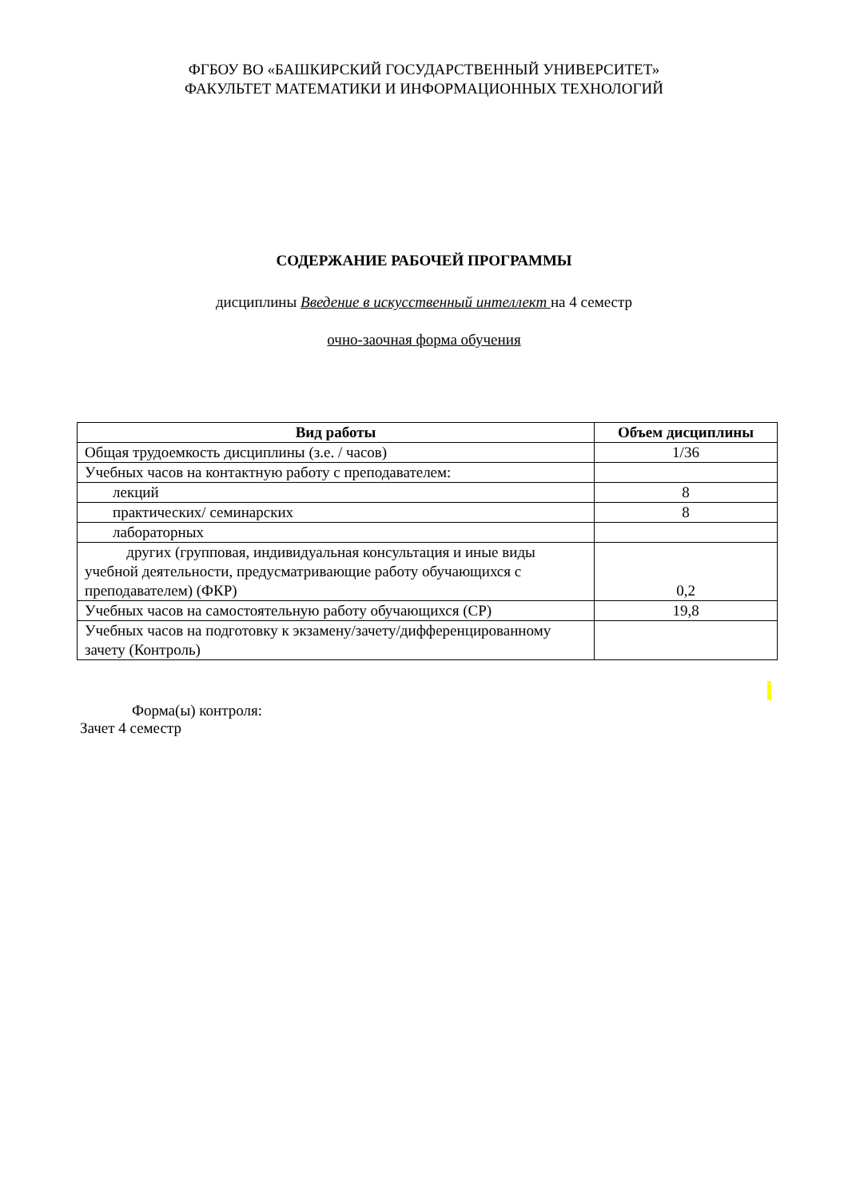ФГБОУ ВО «БАШКИРСКИЙ ГОСУДАРСТВЕННЫЙ УНИВЕРСИТЕТ»
ФАКУЛЬТЕТ МАТЕМАТИКИ И ИНФОРМАЦИОННЫХ ТЕХНОЛОГИЙ
СОДЕРЖАНИЕ РАБОЧЕЙ ПРОГРАММЫ
дисциплины Введение в искусственный интеллект на 4 семестр
очно-заочная форма обучения
| Вид работы | Объем дисциплины |
| --- | --- |
| Общая трудоемкость дисциплины (з.е. / часов) | 1/36 |
| Учебных часов на контактную работу с преподавателем: | |
| лекций | 8 |
| практических/ семинарских | 8 |
| лабораторных | |
| других (групповая, индивидуальная консультация и иные виды учебной деятельности, предусматривающие работу обучающихся с преподавателем) (ФКР) | 0,2 |
| Учебных часов на самостоятельную работу обучающихся (СР) | 19,8 |
| Учебных часов на подготовку к экзамену/зачету/дифференцированному зачету (Контроль) | |
Форма(ы) контроля:
Зачет 4 семестр